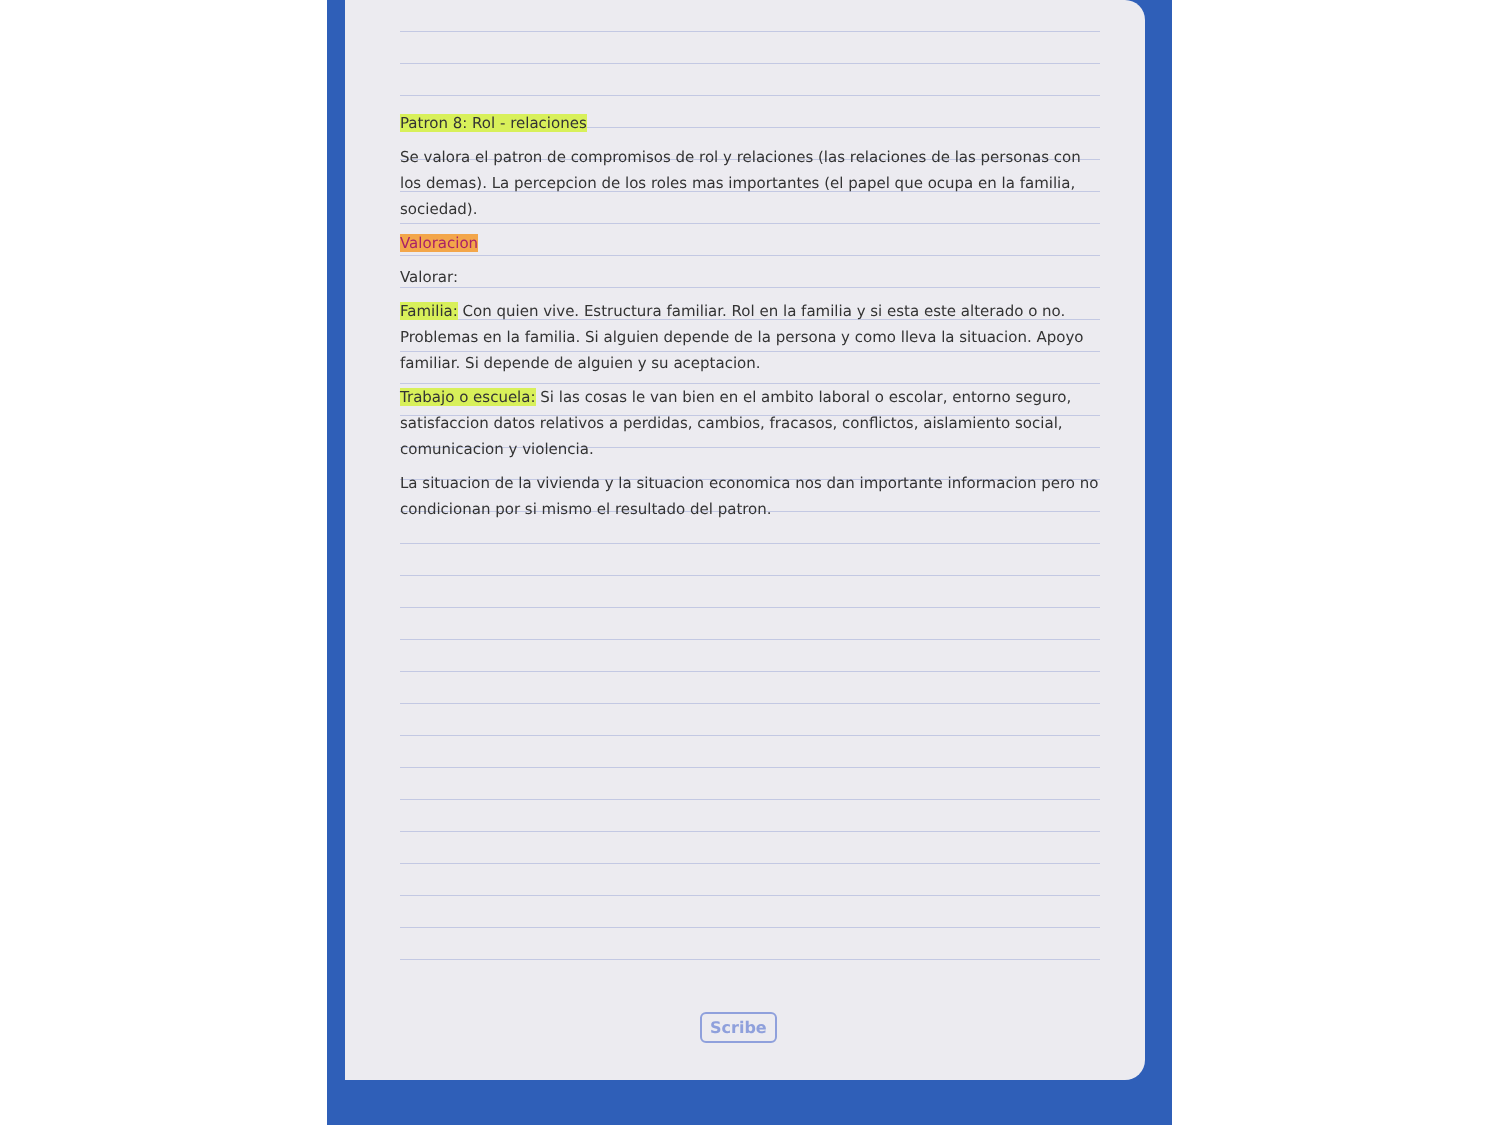Patron 8: Rol - relaciones
Se valora el patron de compromisos de rol y relaciones (las relaciones de las personas con los demas). La percepcion de los roles mas importantes (el papel que ocupa en la familia, sociedad).
Valoracion
Valorar:
Familia: Con quien vive. Estructura familiar. Rol en la familia y si esta este alterado o no. Problemas en la familia. Si alguien depende de la persona y como lleva la situacion. Apoyo familiar. Si depende de alguien y su aceptacion.
Trabajo o escuela: Si las cosas le van bien en el ambito laboral o escolar, entorno seguro, satisfaccion datos relativos a perdidas, cambios, fracasos, conflictos, aislamiento social, comunicacion y violencia.
La situacion de la vivienda y la situacion economica nos dan importante informacion pero no condicionan por si mismo el resultado del patron.
Scribe